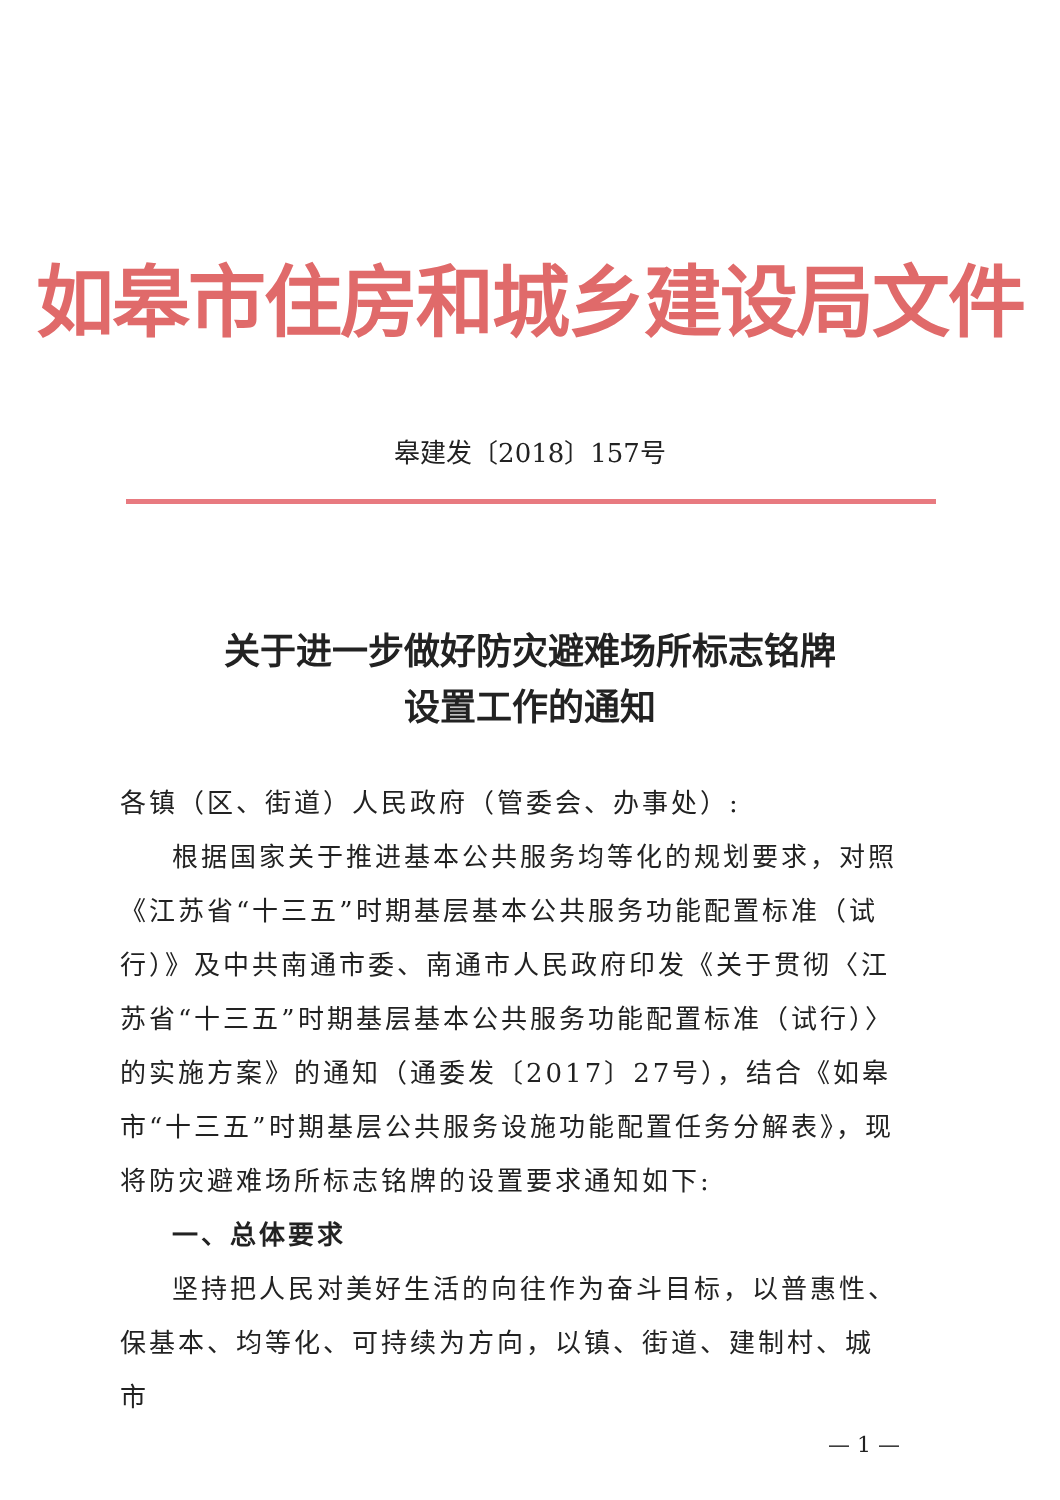如皋市住房和城乡建设局文件
皋建发〔2018〕157号
关于进一步做好防灾避难场所标志铭牌
设置工作的通知
各镇（区、街道）人民政府（管委会、办事处）:
根据国家关于推进基本公共服务均等化的规划要求，对照《江苏省“十三五”时期基层基本公共服务功能配置标准（试行）》及中共南通市委、南通市人民政府印发《关于贯彻〈江苏省“十三五”时期基层基本公共服务功能配置标准（试行）〉的实施方案》的通知（通委发〔2017〕27号），结合《如皋市“十三五”时期基层公共服务设施功能配置任务分解表》，现将防灾避难场所标志铭牌的设置要求通知如下:
一、总体要求
坚持把人民对美好生活的向往作为奋斗目标，以普惠性、保基本、均等化、可持续为方向，以镇、街道、建制村、城市
— 1 —